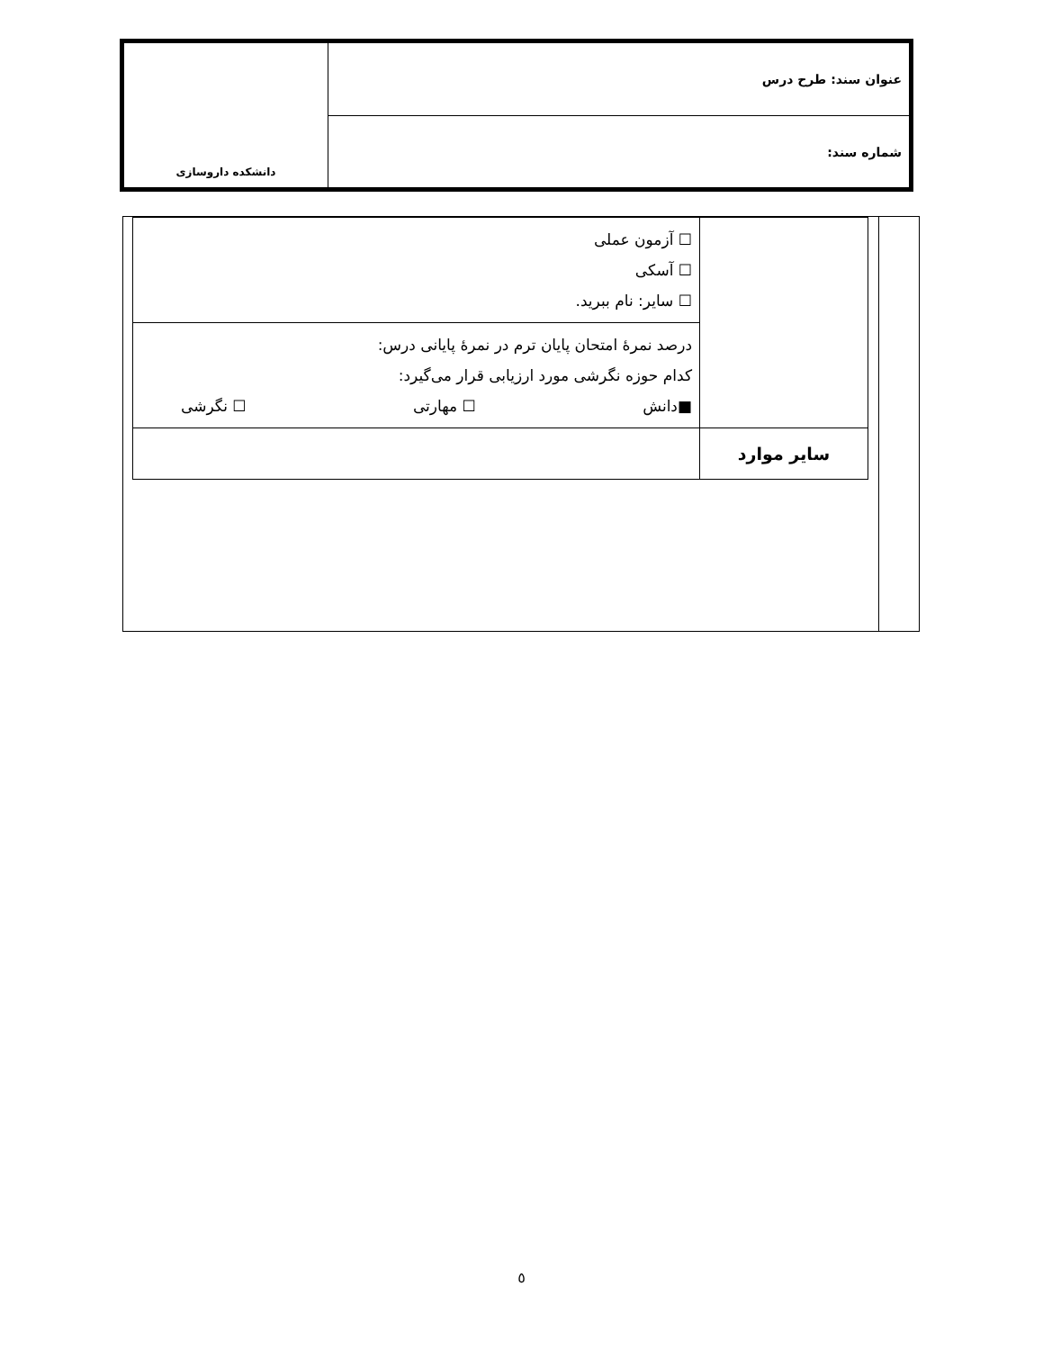| عنوان سند: طرح درس | دانشکده داروسازی |
| شماره سند: | |
| | ☐ آزمون عملی ☐ آسکی ☐ سایر: نام ببرید. |
| | درصد نمرهٔ امتحان پایان ترم در نمرهٔ پایانی درس: کدام حوزه نگرشی مورد ارزیابی قرار می‌گیرد: ■دانش ☐ مهارتی ☐ نگرشی |
| سایر موارد | |
٥